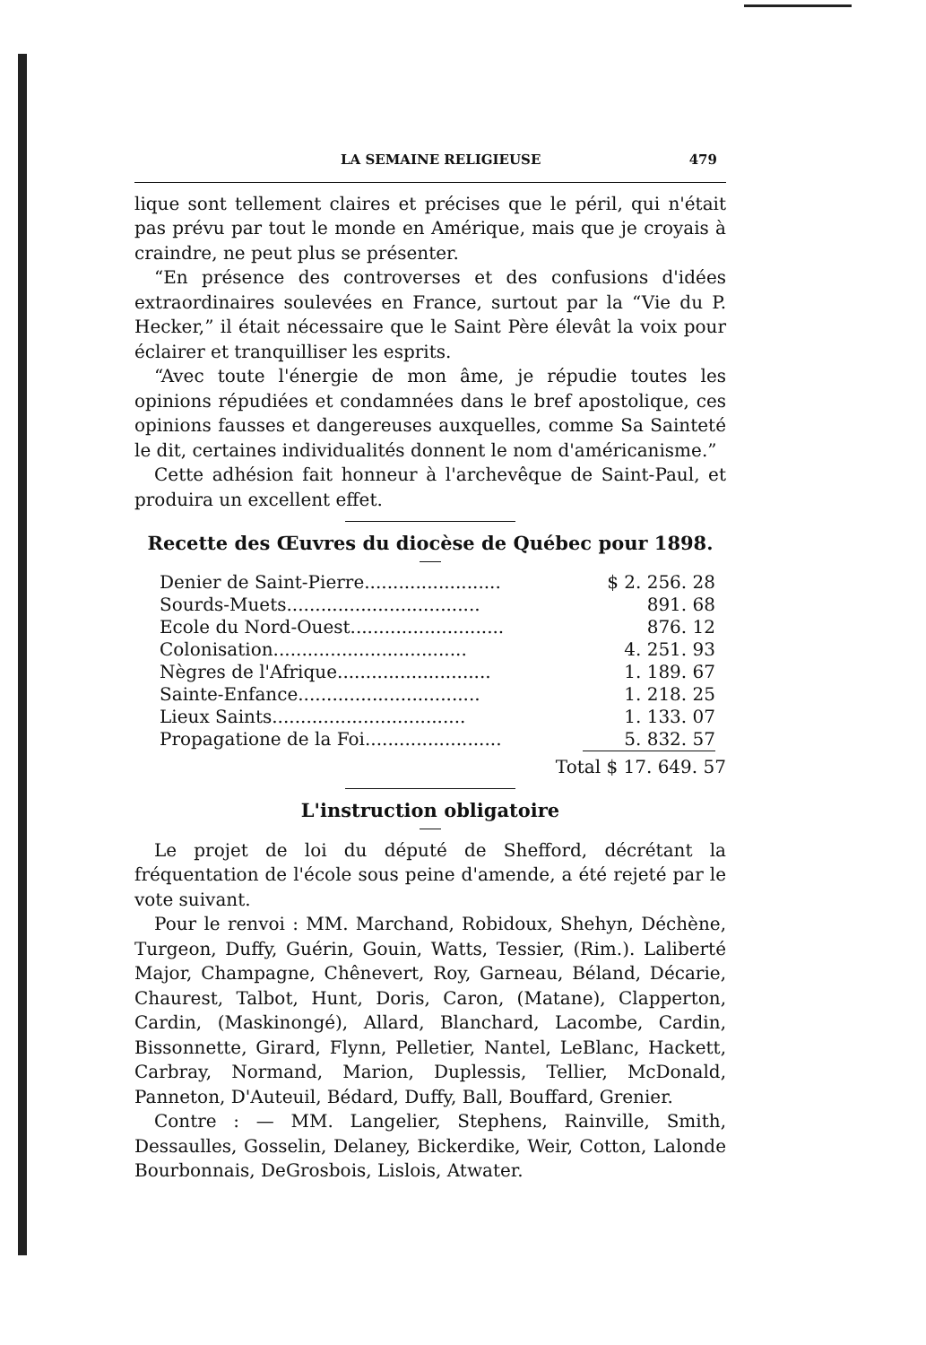LA SEMAINE RELIGIEUSE 479
lique sont tellement claires et précises que le péril, qui n'était pas prévu par tout le monde en Amérique, mais que je croyais à craindre, ne peut plus se présenter.
“En présence des controverses et des confusions d'idées extraordinaires soulevées en France, surtout par la “Vie du P. Hecker,” il était nécessaire que le Saint Père élevât la voix pour éclairer et tranquilliser les esprits.
“Avec toute l'énergie de mon âme, je répudie toutes les opinions répudiées et condamnées dans le bref apostolique, ces opinions fausses et dangereuses auxquelles, comme Sa Sainteté le dit, certaines individualités donnent le nom d'américanisme.”
Cette adhésion fait honneur à l'archevêque de Saint-Paul, et produira un excellent effet.
Recette des Œuvres du diocèse de Québec pour 1898.
| Denier de Saint-Pierre........................ | $ 2. 256. 28 |
| Sourds-Muets.................................. | 891. 68 |
| Ecole du Nord-Ouest........................... | 876. 12 |
| Colonisation.................................. | 4. 251. 93 |
| Nègres de l'Afrique........................... | 1. 189. 67 |
| Sainte-Enfance................................ | 1. 218. 25 |
| Lieux Saints.................................. | 1. 133. 07 |
| Propagatione de la Foi........................ | 5. 832. 57 |
Total $ 17. 649. 57
L'instruction obligatoire
Le projet de loi du député de Shefford, décrétant la fréquentation de l'école sous peine d'amende, a été rejeté par le vote suivant.
Pour le renvoi : MM. Marchand, Robidoux, Shehyn, Déchène, Turgeon, Duffy, Guérin, Gouin, Watts, Tessier, (Rim.). Laliberté Major, Champagne, Chênevert, Roy, Garneau, Béland, Décarie, Chaurest, Talbot, Hunt, Doris, Caron, (Matane), Clapperton, Cardin, (Maskinongé), Allard, Blanchard, Lacombe, Cardin, Bissonnette, Girard, Flynn, Pelletier, Nantel, LeBlanc, Hackett, Carbray, Normand, Marion, Duplessis, Tellier, McDonald, Panneton, D'Auteuil, Bédard, Duffy, Ball, Bouffard, Grenier.
Contre : — MM. Langelier, Stephens, Rainville, Smith, Dessaulles, Gosselin, Delaney, Bickerdike, Weir, Cotton, Lalonde Bourbonnais, DeGrosbois, Lislois, Atwater.